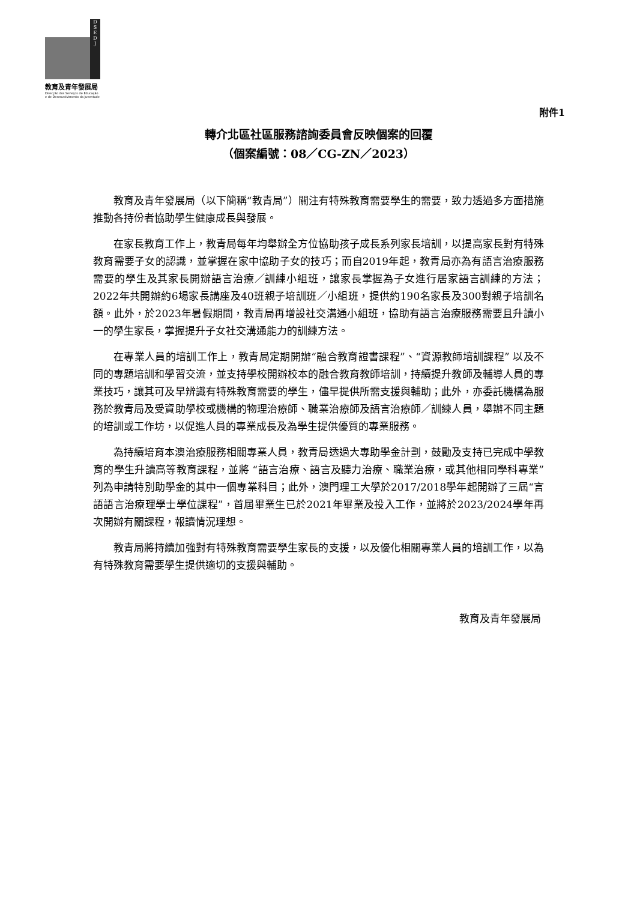D
S
E
D
J
教育及青年發展局
Direcção dos Serviços de Educação
e de Desenvolvimento da Juventude
附件1
轉介北區社區服務諮詢委員會反映個案的回覆
（個案編號：08／CG-ZN／2023）
教育及青年發展局（以下簡稱“教青局”）關注有特殊教育需要學生的需要，致力透過多方面措施推動各持份者協助學生健康成長與發展。
在家長教育工作上，教青局每年均舉辦全方位協助孩子成長系列家長培訓，以提高家長對有特殊教育需要子女的認識，並掌握在家中協助子女的技巧；而自2019年起，教青局亦為有語言治療服務需要的學生及其家長開辦語言治療／訓練小組班，讓家長掌握為子女進行居家語言訓練的方法；2022年共開辦約6場家長講座及40班親子培訓班／小組班，提供約190名家長及300對親子培訓名額。此外，於2023年暑假期間，教青局再增設社交溝通小組班，協助有語言治療服務需要且升讀小一的學生家長，掌握提升子女社交溝通能力的訓練方法。
在專業人員的培訓工作上，教青局定期開辦“融合教育證書課程”、“資源教師培訓課程” 以及不同的專題培訓和學習交流，並支持學校開辦校本的融合教育教師培訓，持續提升教師及輔導人員的專業技巧，讓其可及早辨識有特殊教育需要的學生，儘早提供所需支援與輔助；此外，亦委託機構為服務於教青局及受資助學校或機構的物理治療師、職業治療師及語言治療師／訓練人員，舉辦不同主題的培訓或工作坊，以促進人員的專業成長及為學生提供優質的專業服務。
為持續培育本澳治療服務相關專業人員，教青局透過大專助學金計劃，鼓勵及支持已完成中學教育的學生升讀高等教育課程，並將 “語言治療、語言及聽力治療、職業治療，或其他相同學科專業”列為申請特別助學金的其中一個專業科目；此外，澳門理工大學於2017/2018學年起開辦了三屆“言語語言治療理學士學位課程”，首屆畢業生已於2021年畢業及投入工作，並將於2023/2024學年再次開辦有關課程，報讀情況理想。
教青局將持續加強對有特殊教育需要學生家長的支援，以及優化相關專業人員的培訓工作，以為有特殊教育需要學生提供適切的支援與輔助。
教育及青年發展局